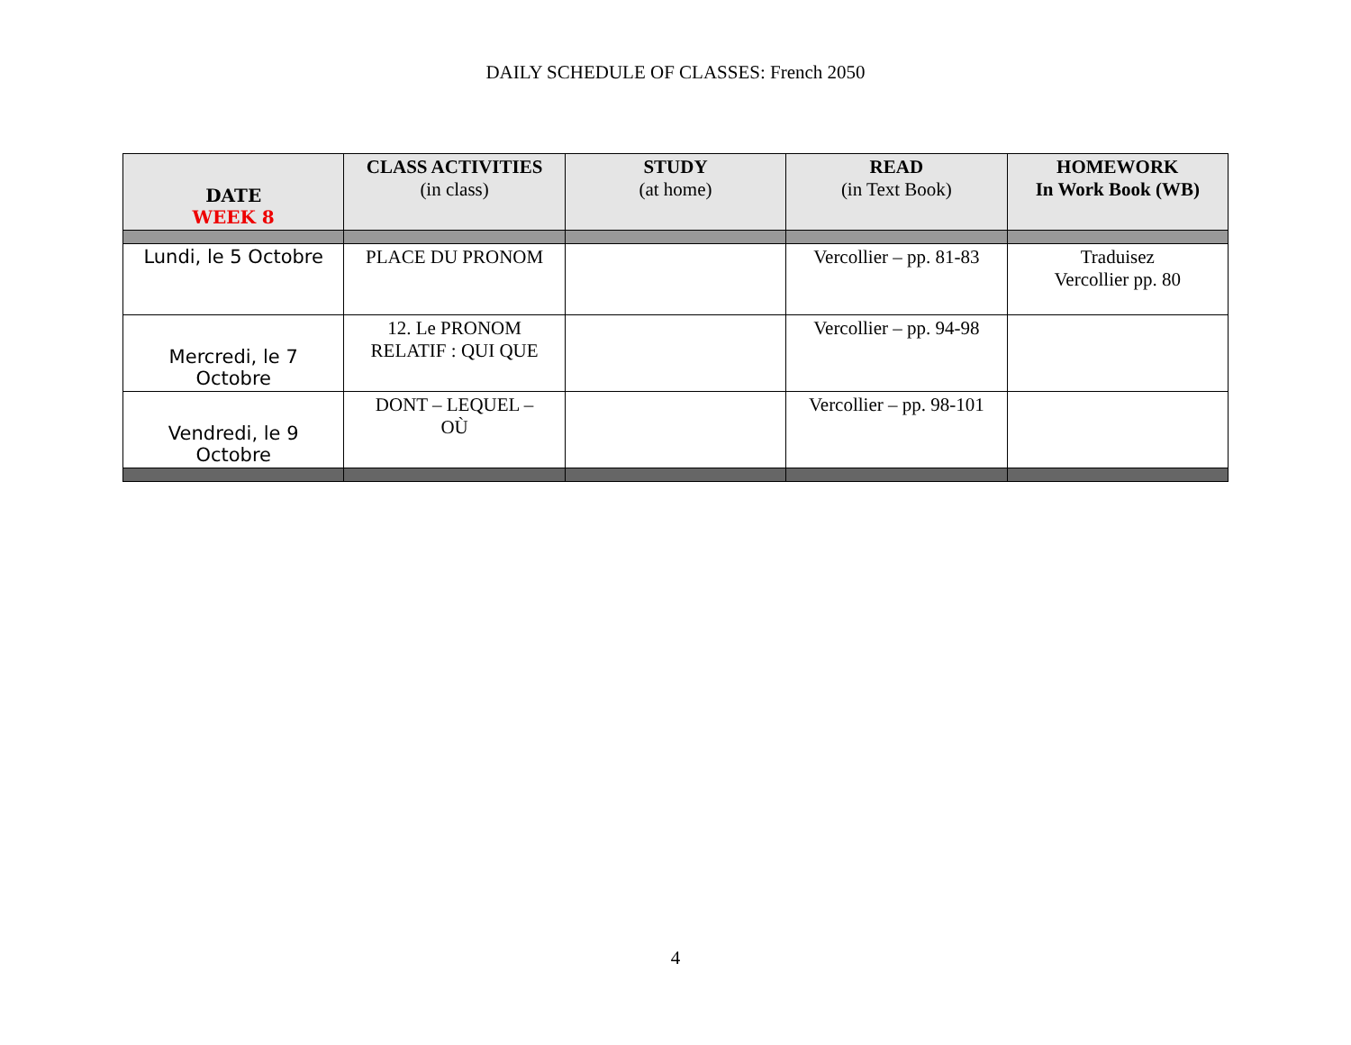DAILY SCHEDULE OF CLASSES: French 2050
| DATE WEEK 8 | CLASS ACTIVITIES (in class) | STUDY (at home) | READ (in Text Book) | HOMEWORK In Work Book (WB) |
| --- | --- | --- | --- | --- |
| Lundi, le 5 Octobre | PLACE DU PRONOM | | Vercollier – pp. 81-83 | Traduisez Vercollier pp. 80 |
| Mercredi, le 7 Octobre | 12. Le PRONOM RELATIF : QUI QUE | | Vercollier – pp. 94-98 | |
| Vendredi, le 9 Octobre | DONT – LEQUEL – OÙ | | Vercollier – pp. 98-101 | |
4